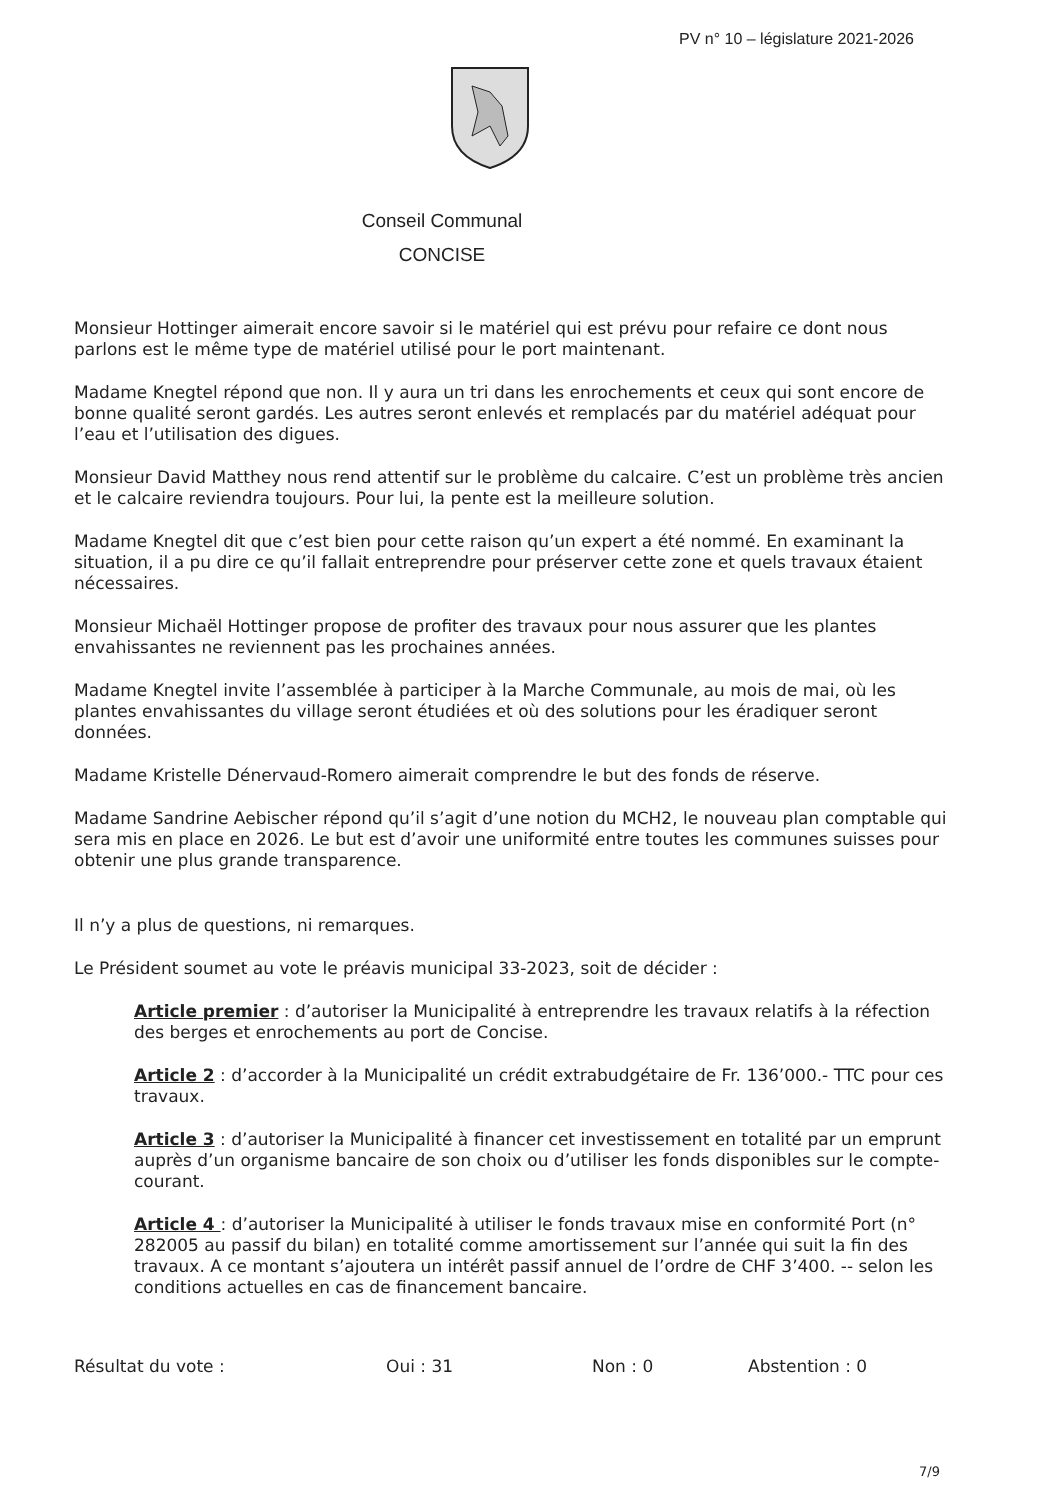PV n° 10 – législature 2021-2026
Conseil Communal
CONCISE
Monsieur Hottinger aimerait encore savoir si le matériel qui est prévu pour refaire ce dont nous parlons est le même type de matériel utilisé pour le port maintenant.
Madame Knegtel répond que non. Il y aura un tri dans les enrochements et ceux qui sont encore de bonne qualité seront gardés. Les autres seront enlevés et remplacés par du matériel adéquat pour l’eau et l’utilisation des digues.
Monsieur David Matthey nous rend attentif sur le problème du calcaire. C’est un problème très ancien et le calcaire reviendra toujours. Pour lui, la pente est la meilleure solution.
Madame Knegtel dit que c’est bien pour cette raison qu’un expert a été nommé. En examinant la situation, il a pu dire ce qu’il fallait entreprendre pour préserver cette zone et quels travaux étaient nécessaires.
Monsieur Michaël Hottinger propose de profiter des travaux pour nous assurer que les plantes envahissantes ne reviennent pas les prochaines années.
Madame Knegtel invite l’assemblée à participer à la Marche Communale, au mois de mai, où les plantes envahissantes du village seront étudiées et où des solutions pour les éradiquer seront données.
Madame Kristelle Dénervaud-Romero aimerait comprendre le but des fonds de réserve.
Madame Sandrine Aebischer répond qu’il s’agit d’une notion du MCH2, le nouveau plan comptable qui sera mis en place en 2026. Le but est d’avoir une uniformité entre toutes les communes suisses pour obtenir une plus grande transparence.
Il n’y a plus de questions, ni remarques.
Le Président soumet au vote le préavis municipal 33-2023, soit de décider :
Article premier : d’autoriser la Municipalité à entreprendre les travaux relatifs à la réfection des berges et enrochements au port de Concise.
Article 2 : d’accorder à la Municipalité un crédit extrabudgétaire de Fr. 136’000.- TTC pour ces travaux.
Article 3 : d’autoriser la Municipalité à financer cet investissement en totalité par un emprunt auprès d’un organisme bancaire de son choix ou d’utiliser les fonds disponibles sur le compte-courant.
Article 4 : d’autoriser la Municipalité à utiliser le fonds travaux mise en conformité Port (n° 282005 au passif du bilan) en totalité comme amortissement sur l’année qui suit la fin des travaux. A ce montant s’ajoutera un intérêt passif annuel de l’ordre de CHF 3’400. -- selon les conditions actuelles en cas de financement bancaire.
Résultat du vote : Oui : 31 Non : 0 Abstention : 0
7/9